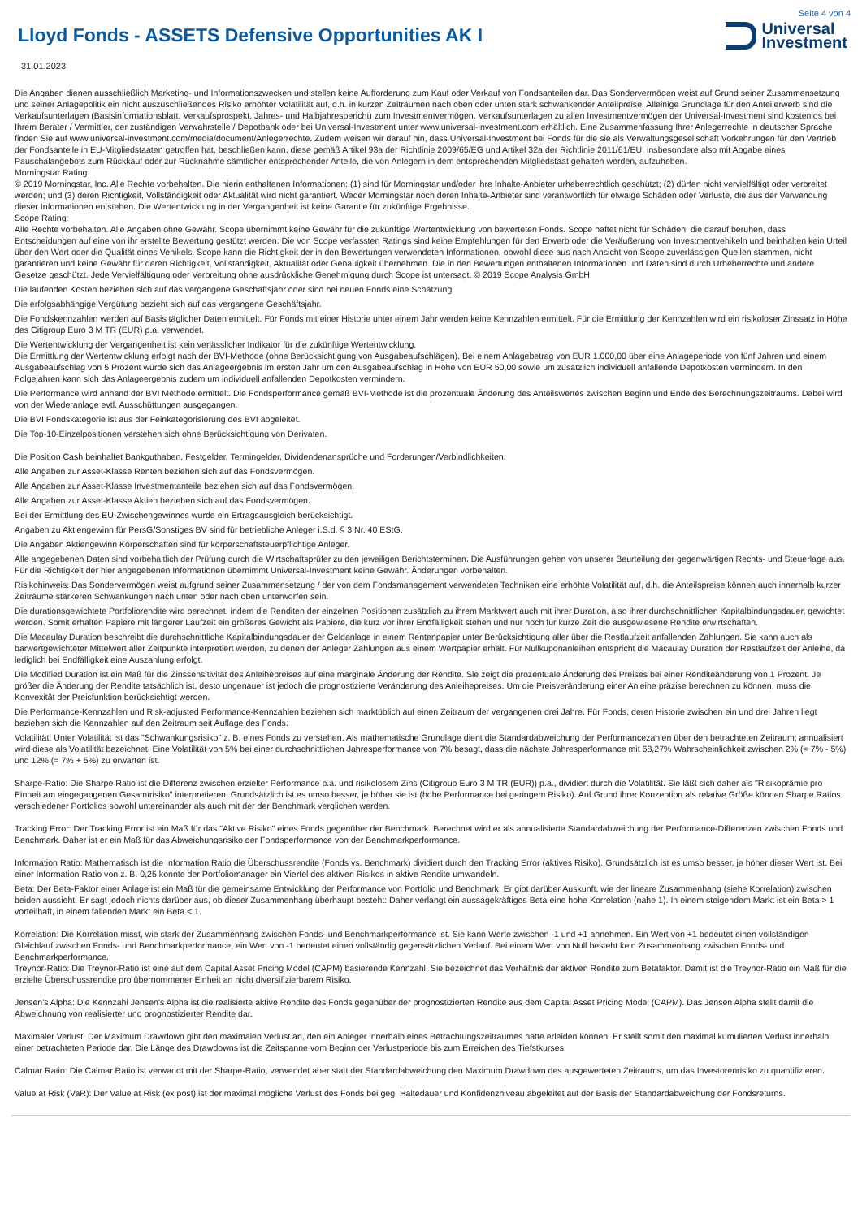Seite 4 von 4
Lloyd Fonds - ASSETS Defensive Opportunities AK I
Universal
Investment
31.01.2023
Die Angaben dienen ausschließlich Marketing- und Informationszwecken und stellen keine Aufforderung zum Kauf oder Verkauf von Fondsanteilen dar. Das Sondervermögen weist auf Grund seiner Zusammensetzung und seiner Anlagepolitik ein nicht auszuschließendes Risiko erhöhter Volatilität auf, d.h. in kurzen Zeiträumen nach oben oder unten stark schwankender Anteilpreise. Alleinige Grundlage für den Anteilerwerb sind die Verkaufsunterlagen (Basisinformationsblatt, Verkaufsprospekt, Jahres- und Halbjahresbericht) zum Investmentvermögen. Verkaufsunterlagen zu allen Investmentvermögen der Universal-Investment sind kostenlos bei Ihrem Berater / Vermittler, der zuständigen Verwahrstelle / Depotbank oder bei Universal-Investment unter www.universal-investment.com erhältlich. Eine Zusammenfassung Ihrer Anlegerrechte in deutscher Sprache finden Sie auf www.universal-investment.com/media/document/Anlegerrechte. Zudem weisen wir darauf hin, dass Universal-Investment bei Fonds für die sie als Verwaltungsgesellschaft Vorkehrungen für den Vertrieb der Fondsanteile in EU-Mitgliedstaaten getroffen hat, beschließen kann, diese gemäß Artikel 93a der Richtlinie 2009/65/EG und Artikel 32a der Richtlinie 2011/61/EU, insbesondere also mit Abgabe eines Pauschalangebots zum Rückkauf oder zur Rücknahme sämtlicher entsprechender Anteile, die von Anlegern in dem entsprechenden Mitgliedstaat gehalten werden, aufzuheben.
Morningstar Rating:
© 2019 Morningstar, Inc. Alle Rechte vorbehalten. Die hierin enthaltenen Informationen: (1) sind für Morningstar und/oder ihre Inhalte-Anbieter urheberrechtlich geschützt; (2) dürfen nicht vervielfältigt oder verbreitet werden; und (3) deren Richtigkeit, Vollständigkeit oder Aktualität wird nicht garantiert. Weder Morningstar noch deren Inhalte-Anbieter sind verantwortlich für etwaige Schäden oder Verluste, die aus der Verwendung dieser Informationen entstehen. Die Wertentwicklung in der Vergangenheit ist keine Garantie für zukünftige Ergebnisse.
Scope Rating:
Alle Rechte vorbehalten. Alle Angaben ohne Gewähr. Scope übernimmt keine Gewähr für die zukünftige Wertentwicklung von bewerteten Fonds. Scope haftet nicht für Schäden, die darauf beruhen, dass Entscheidungen auf eine von ihr erstellte Bewertung gestützt werden. Die von Scope verfassten Ratings sind keine Empfehlungen für den Erwerb oder die Veräußerung von Investmentvehikeln und beinhalten kein Urteil über den Wert oder die Qualität eines Vehikels. Scope kann die Richtigkeit der in den Bewertungen verwendeten Informationen, obwohl diese aus nach Ansicht von Scope zuverlässigen Quellen stammen, nicht garantieren und keine Gewähr für deren Richtigkeit, Vollständigkeit, Aktualität oder Genauigkeit übernehmen. Die in den Bewertungen enthaltenen Informationen und Daten sind durch Urheberrechte und andere Gesetze geschützt. Jede Vervielfältigung oder Verbreitung ohne ausdrückliche Genehmigung durch Scope ist untersagt. © 2019 Scope Analysis GmbH
Die laufenden Kosten beziehen sich auf das vergangene Geschäftsjahr oder sind bei neuen Fonds eine Schätzung.
Die erfolgsabhängige Vergütung bezieht sich auf das vergangene Geschäftsjahr.
Die Fondskennzahlen werden auf Basis täglicher Daten ermittelt. Für Fonds mit einer Historie unter einem Jahr werden keine Kennzahlen ermittelt. Für die Ermittlung der Kennzahlen wird ein risikoloser Zinssatz in Höhe des Citigroup Euro 3 M TR (EUR) p.a. verwendet.
Die Wertentwicklung der Vergangenheit ist kein verlässlicher Indikator für die zukünftige Wertentwicklung.
Die Ermittlung der Wertentwicklung erfolgt nach der BVI-Methode (ohne Berücksichtigung von Ausgabeaufschlägen). Bei einem Anlagebetrag von EUR 1.000,00 über eine Anlageperiode von fünf Jahren und einem Ausgabeaufschlag von 5 Prozent würde sich das Anlageergebnis im ersten Jahr um den Ausgabeaufschlag in Höhe von EUR 50,00 sowie um zusätzlich individuell anfallende Depotkosten vermindern. In den Folgejahren kann sich das Anlageergebnis zudem um individuell anfallenden Depotkosten vermindern.
Die Performance wird anhand der BVI Methode ermittelt. Die Fondsperformance gemäß BVI-Methode ist die prozentuale Änderung des Anteilswertes zwischen Beginn und Ende des Berechnungszeitraums. Dabei wird von der Wiederanlage evtl. Ausschüttungen ausgegangen.
Die BVI Fondskategorie ist aus der Feinkategorisierung des BVI abgeleitet.
Die Top-10-Einzelpositionen verstehen sich ohne Berücksichtigung von Derivaten.
Die Position Cash beinhaltet Bankguthaben, Festgelder, Termingelder, Dividendenansprüche und Forderungen/Verbindlichkeiten.
Alle Angaben zur Asset-Klasse Renten beziehen sich auf das Fondsvermögen.
Alle Angaben zur Asset-Klasse Investmentanteile beziehen sich auf das Fondsvermögen.
Alle Angaben zur Asset-Klasse Aktien beziehen sich auf das Fondsvermögen.
Bei der Ermittlung des EU-Zwischengewinnes wurde ein Ertragsausgleich berücksichtigt.
Angaben zu Aktiengewinn für PersG/Sonstiges BV sind für betriebliche Anleger i.S.d. § 3 Nr. 40 EStG.
Die Angaben Aktiengewinn Körperschaften sind für körperschaftsteuerpflichtige Anleger.
Alle angegebenen Daten sind vorbehaltlich der Prüfung durch die Wirtschaftsprüfer zu den jeweiligen Berichtsterminen. Die Ausführungen gehen von unserer Beurteilung der gegenwärtigen Rechts- und Steuerlage aus. Für die Richtigkeit der hier angegebenen Informationen übernimmt Universal-Investment keine Gewähr. Änderungen vorbehalten.
Risikohinweis: Das Sondervermögen weist aufgrund seiner Zusammensetzung / der von dem Fondsmanagement verwendeten Techniken eine erhöhte Volatilität auf, d.h. die Anteilspreise können auch innerhalb kurzer Zeiträume stärkeren Schwankungen nach unten oder nach oben unterworfen sein.
Die durationsgewichtete Portfoliorendite wird berechnet, indem die Renditen der einzelnen Positionen zusätzlich zu ihrem Marktwert auch mit ihrer Duration, also ihrer durchschnittlichen Kapitalbindungsdauer, gewichtet werden. Somit erhalten Papiere mit längerer Laufzeit ein größeres Gewicht als Papiere, die kurz vor ihrer Endfälligkeit stehen und nur noch für kurze Zeit die ausgewiesene Rendite erwirtschaften.
Die Macaulay Duration beschreibt die durchschnittliche Kapitalbindungsdauer der Geldanlage in einem Rentenpapier unter Berücksichtigung aller über die Restlaufzeit anfallenden Zahlungen. Sie kann auch als barwertgewichteter Mittelwert aller Zeitpunkte interpretiert werden, zu denen der Anleger Zahlungen aus einem Wertpapier erhält. Für Nullkuponanleihen entspricht die Macaulay Duration der Restlaufzeit der Anleihe, da lediglich bei Endfälligkeit eine Auszahlung erfolgt.
Die Modified Duration ist ein Maß für die Zinssensitivität des Anleihepreises auf eine marginale Änderung der Rendite. Sie zeigt die prozentuale Änderung des Preises bei einer Renditeänderung von 1 Prozent. Je größer die Änderung der Rendite tatsächlich ist, desto ungenauer ist jedoch die prognostizierte Veränderung des Anleihepreises. Um die Preisveränderung einer Anleihe präzise berechnen zu können, muss die Konvexität der Preisfunktion berücksichtigt werden.
Die Performance-Kennzahlen und Risk-adjusted Performance-Kennzahlen beziehen sich marktüblich auf einen Zeitraum der vergangenen drei Jahre. Für Fonds, deren Historie zwischen ein und drei Jahren liegt beziehen sich die Kennzahlen auf den Zeitraum seit Auflage des Fonds.
Volatilität: Unter Volatilität ist das "Schwankungsrisiko" z. B. eines Fonds zu verstehen. Als mathematische Grundlage dient die Standardabweichung der Performancezahlen über den betrachteten Zeitraum; annualisiert wird diese als Volatilität bezeichnet. Eine Volatilität von 5% bei einer durchschnittlichen Jahresperformance von 7% besagt, dass die nächste Jahresperformance mit 68,27% Wahrscheinlichkeit zwischen 2% (= 7% - 5%) und 12% (= 7% + 5%) zu erwarten ist.
Sharpe-Ratio: Die Sharpe Ratio ist die Differenz zwischen erzielter Performance p.a. und risikolosem Zins (Citigroup Euro 3 M TR (EUR)) p.a., dividiert durch die Volatilität. Sie läßt sich daher als "Risikoprämie pro Einheit am eingegangenen Gesamtrisiko" interpretieren. Grundsätzlich ist es umso besser, je höher sie ist (hohe Performance bei geringem Risiko). Auf Grund ihrer Konzeption als relative Größe können Sharpe Ratios verschiedener Portfolios sowohl untereinander als auch mit der der Benchmark verglichen werden.
Tracking Error: Der Tracking Error ist ein Maß für das "Aktive Risiko" eines Fonds gegenüber der Benchmark. Berechnet wird er als annualisierte Standardabweichung der Performance-Differenzen zwischen Fonds und Benchmark. Daher ist er ein Maß für das Abweichungsrisiko der Fondsperformance von der Benchmarkperformance.
Information Ratio: Mathematisch ist die Information Ratio die Überschussrendite (Fonds vs. Benchmark) dividiert durch den Tracking Error (aktives Risiko). Grundsätzlich ist es umso besser, je höher dieser Wert ist. Bei einer Information Ratio von z. B. 0,25 konnte der Portfoliomanager ein Viertel des aktiven Risikos in aktive Rendite umwandeln.
Beta: Der Beta-Faktor einer Anlage ist ein Maß für die gemeinsame Entwicklung der Performance von Portfolio und Benchmark. Er gibt darüber Auskunft, wie der lineare Zusammenhang (siehe Korrelation) zwischen beiden aussieht. Er sagt jedoch nichts darüber aus, ob dieser Zusammenhang überhaupt besteht: Daher verlangt ein aussagekräftiges Beta eine hohe Korrelation (nahe 1). In einem steigendem Markt ist ein Beta > 1 vorteilhaft, in einem fallenden Markt ein Beta < 1.
Korrelation: Die Korrelation misst, wie stark der Zusammenhang zwischen Fonds- und Benchmarkperformance ist. Sie kann Werte zwischen -1 und +1 annehmen. Ein Wert von +1 bedeutet einen vollständigen Gleichlauf zwischen Fonds- und Benchmarkperformance, ein Wert von -1 bedeutet einen vollständig gegensätzlichen Verlauf. Bei einem Wert von Null besteht kein Zusammenhang zwischen Fonds- und Benchmarkperformance.
Treynor-Ratio: Die Treynor-Ratio ist eine auf dem Capital Asset Pricing Model (CAPM) basierende Kennzahl. Sie bezeichnet das Verhältnis der aktiven Rendite zum Betafaktor. Damit ist die Treynor-Ratio ein Maß für die erzielte Überschussrendite pro übernommener Einheit an nicht diversifizierbarem Risiko.
Jensen's Alpha: Die Kennzahl Jensen's Alpha ist die realisierte aktive Rendite des Fonds gegenüber der prognostizierten Rendite aus dem Capital Asset Pricing Model (CAPM). Das Jensen Alpha stellt damit die Abweichnung von realisierter und prognostizierter Rendite dar.
Maximaler Verlust: Der Maximum Drawdown gibt den maximalen Verlust an, den ein Anleger innerhalb eines Betrachtungszeitraumes hätte erleiden können. Er stellt somit den maximal kumulierten Verlust innerhalb einer betrachteten Periode dar. Die Länge des Drawdowns ist die Zeitspanne vom Beginn der Verlustperiode bis zum Erreichen des Tiefstkurses.
Calmar Ratio: Die Calmar Ratio ist verwandt mit der Sharpe-Ratio, verwendet aber statt der Standardabweichung den Maximum Drawdown des ausgewerteten Zeitraums, um das Investorenrisiko zu quantifizieren.
Value at Risk (VaR): Der Value at Risk (ex post) ist der maximal mögliche Verlust des Fonds bei geg. Haltedauer und Konfidenzniveau abgeleitet auf der Basis der Standardabweichung der Fondsreturns.